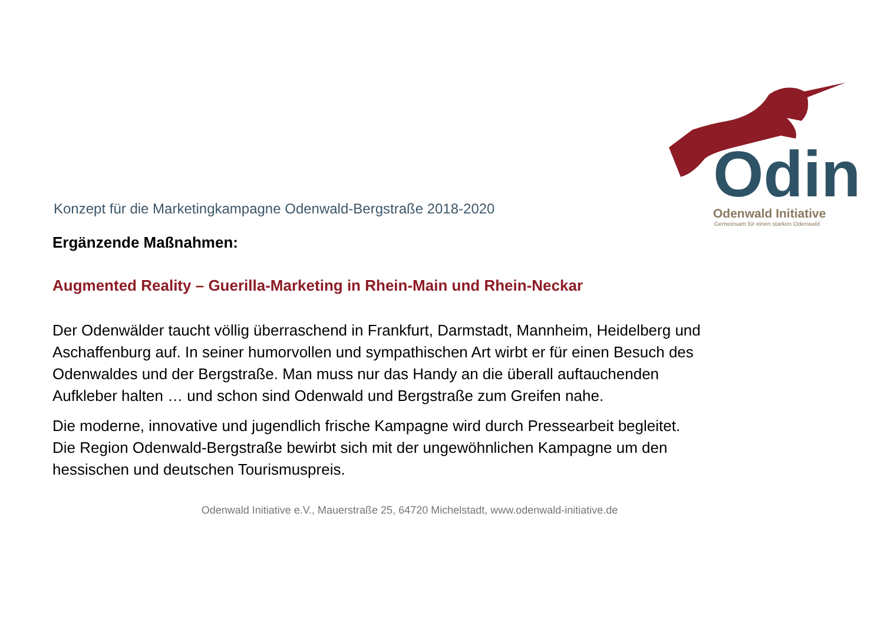Odin
Odenwald Initiative
Gemeinsam für einen starken Odenwald
Konzept für die Marketingkampagne Odenwald-Bergstraße 2018-2020
Ergänzende Maßnahmen:
Augmented Reality – Guerilla-Marketing in Rhein-Main und Rhein-Neckar
Der Odenwälder taucht völlig überraschend in Frankfurt, Darmstadt, Mannheim, Heidelberg und Aschaffenburg auf. In seiner humorvollen und sympathischen Art wirbt er für einen Besuch des Odenwaldes und der Bergstraße. Man muss nur das Handy an die überall auftauchenden Aufkleber halten … und schon sind Odenwald und Bergstraße zum Greifen nahe.
Die moderne, innovative und jugendlich frische Kampagne wird durch Pressearbeit begleitet. Die Region Odenwald-Bergstraße bewirbt sich mit der ungewöhnlichen Kampagne um den hessischen und deutschen Tourismuspreis.
Odenwald Initiative e.V., Mauerstraße 25, 64720 Michelstadt, www.odenwald-initiative.de